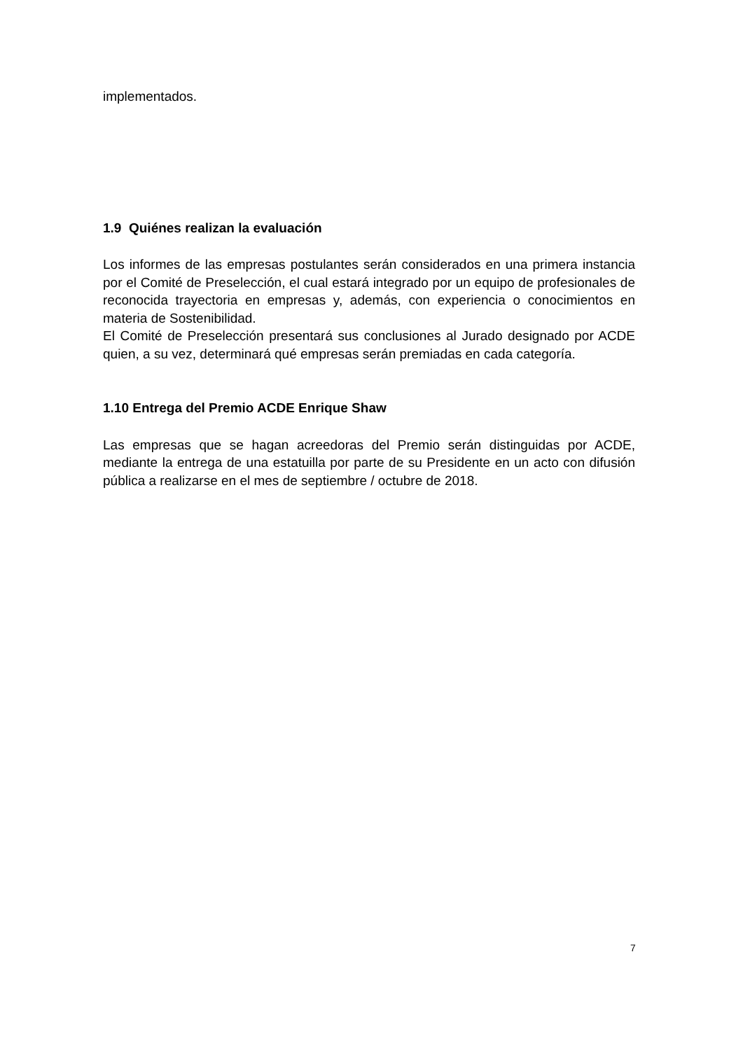implementados.
1.9 Quiénes realizan la evaluación
Los informes de las empresas postulantes serán considerados en una primera instancia por el Comité de Preselección, el cual estará integrado por un equipo de profesionales de reconocida trayectoria en empresas y, además, con experiencia o conocimientos en materia de Sostenibilidad.
El Comité de Preselección presentará sus conclusiones al Jurado designado por ACDE quien, a su vez, determinará qué empresas serán premiadas en cada categoría.
1.10 Entrega del Premio ACDE Enrique Shaw
Las empresas que se hagan acreedoras del Premio serán distinguidas por ACDE, mediante la entrega de una estatuilla por parte de su Presidente en un acto con difusión pública a realizarse en el mes de septiembre / octubre de 2018.
7